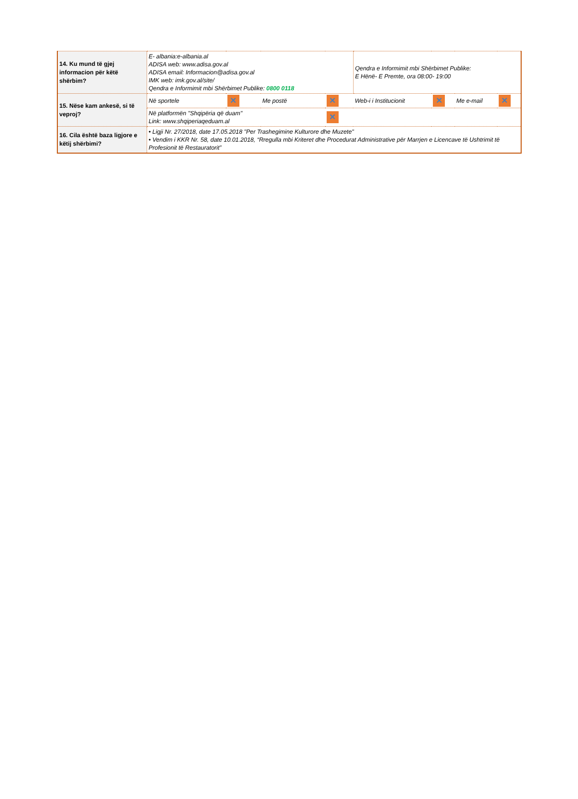| 14. Ku mund të gjej informacion për këtë shërbim? | E- albania:e-albania.al ADISA web: www.adisa.gov.al ADISA email: Informacion@adisa.gov.al IMK web: imk.gov.al/site/ Qendra e Informimit mbi Shërbimet Publike: 0800 0118 | | | | Qendra e Informimit mbi Shërbimet Publike: E Hënë- E Premte, ora 08:00- 19:00 | | | |
| 15. Nëse kam ankesë, si të veproj? | Në sportele | ✕ | Me postë | ✕ | Web-i i Institucionit | ✕ | Me e-mail | ✕ |
| | Në platformën "Shqipëria që duam" Link: www.shqiperiaqeduam.al | | | ✕ | | | | |
| 16. Cila është baza ligjore e këtij shërbimi? | • Ligji Nr. 27/2018, date 17.05.2018 "Per Trashegimine Kulturore dhe Muzete" • Vendim i KKR Nr. 58, date 10.01.2018, “Rregulla mbi Kriteret dhe Procedurat Administrative për Marrjen e Licencave të Ushtrimit të Profesionit të Restauratorit” | | | | | | | |